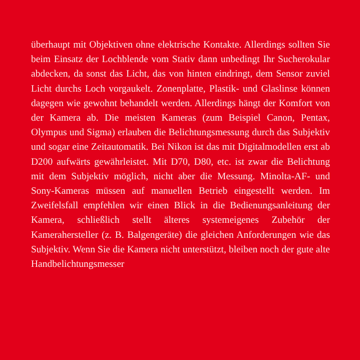überhaupt mit Objektiven ohne elektrische Kontakte. Aller­dings sollten Sie beim Einsatz der Lochblende vom Stativ dann unbedingt Ihr Sucherokular abdecken, da sonst das Licht, das von hinten eindringt, dem Sensor zuviel Licht durchs Loch vor­gaukelt. Zonenplatte, Plastik- und Glaslinse können dagegen wie gewohnt behandelt werden. Allerdings hängt der Komfort von der Kamera ab. Die meisten Kameras (zum Beispiel Canon, Pentax, Olympus und Sigma) erlauben die Belichtungsmessung durch das Subjektiv und sogar eine Zeitautomatik. Bei Nikon ist das mit Digitalmodellen erst ab D200 aufwärts gewährlei­stet. Mit D70, D80, etc. ist zwar die Belichtung mit dem Sub­jektiv möglich, nicht aber die Messung. Minolta-AF- und Sony-Kameras müssen auf manuellen Betrieb eingestellt werden. Im Zweifelsfall empfehlen wir einen Blick in die Bedienungs­anleitung der Kamera, schließlich stellt älteres systemeigenes Zubehör der Kamerahersteller (z. B. Balgengeräte) die gleichen Anforderungen wie das Subjektiv. Wenn Sie die Kamera nicht unterstützt, bleiben noch der gute alte Handbelichtungsmesser